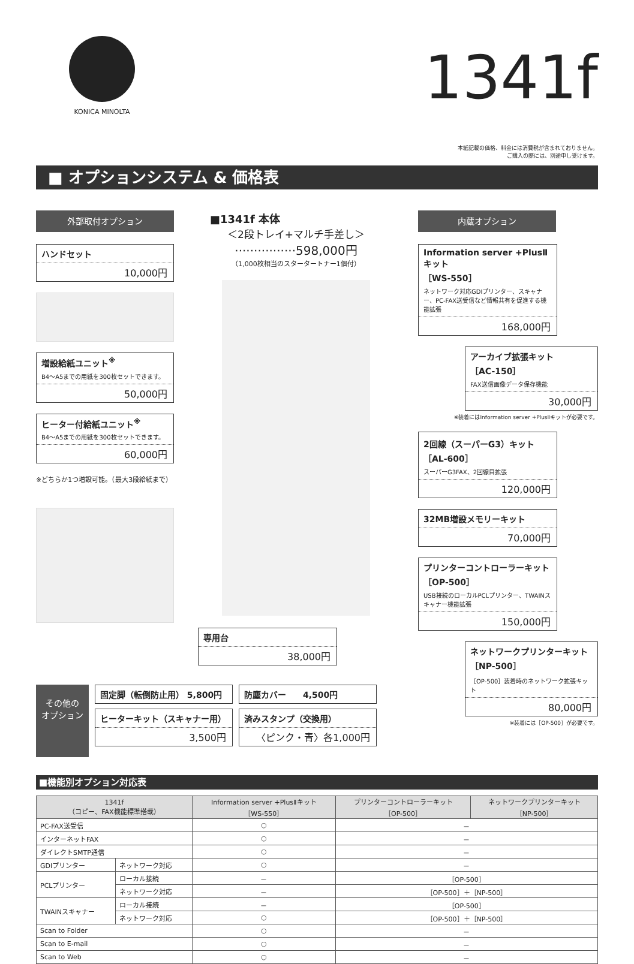KONICA MINOLTA
1341f
本紙記載の価格、料金には消費税が含まれておりません。
ご購入の際には、別途申し受けます。
■ オプションシステム & 価格表
外部取付オプション
ハンドセット
10,000円
増設給紙ユニット<sup>※</sup>
B4〜A5までの用紙を300枚セットできます。
50,000円
ヒーター付給紙ユニット<sup>※</sup>
B4〜A5までの用紙を300枚セットできます。
60,000円
※どちらか1つ増設可能。（最大3段給紙まで）
■1341f 本体
＜2段トレイ+マルチ手差し＞
················598,000円
（1,000枚相当のスタータートナー1個付）
専用台
38,000円
内蔵オプション
Information server +PlusⅡキット
［WS-550］
ネットワーク対応GDIプリンター、スキャナー、PC-FAX送受信など情報共有を促進する機能拡張
168,000円
アーカイブ拡張キット
［AC-150］
FAX送信画像データ保存機能
30,000円
※装着にはInformation server +PlusⅡキットが必要です。
2回線（スーパーG3）キット
［AL-600］
スーパーG3FAX、2回線目拡張
120,000円
32MB増設メモリーキット
70,000円
プリンターコントローラーキット
［OP-500］
USB接続のローカルPCLプリンター、TWAINスキャナー機能拡張
150,000円
ネットワークプリンターキット
［NP-500］
［OP-500］装着時のネットワーク拡張キット
80,000円
※装着には［OP-500］が必要です。
その他の
オプション
固定脚（転倒防止用） 5,800円
ヒーターキット（スキャナー用）
3,500円
防塵カバー　　4,500円
済みスタンプ（交換用）
〈ピンク・青〉各1,000円
■機能別オプション対応表
| 1341f （コピー、FAX機能標準搭載） | | Information server +PlusⅡキット ［WS-550］ | プリンターコントローラーキット ［OP-500］ | ネットワークプリンターキット ［NP-500］ |
| --- | --- | --- | --- | --- |
| PC-FAX送受信 | | ○ | － | |
| インターネットFAX | | ○ | － | |
| ダイレクトSMTP通信 | | ○ | － | |
| GDIプリンター | ネットワーク対応 | ○ | － | |
| PCLプリンター | ローカル接続 | － | ［OP-500］ | |
| | ネットワーク対応 | － | ［OP-500］＋［NP-500］ | |
| TWAINスキャナー | ローカル接続 | － | ［OP-500］ | |
| | ネットワーク対応 | ○ | ［OP-500］＋［NP-500］ | |
| Scan to Folder | | ○ | － | |
| Scan to E-mail | | ○ | － | |
| Scan to Web | | ○ | － | |